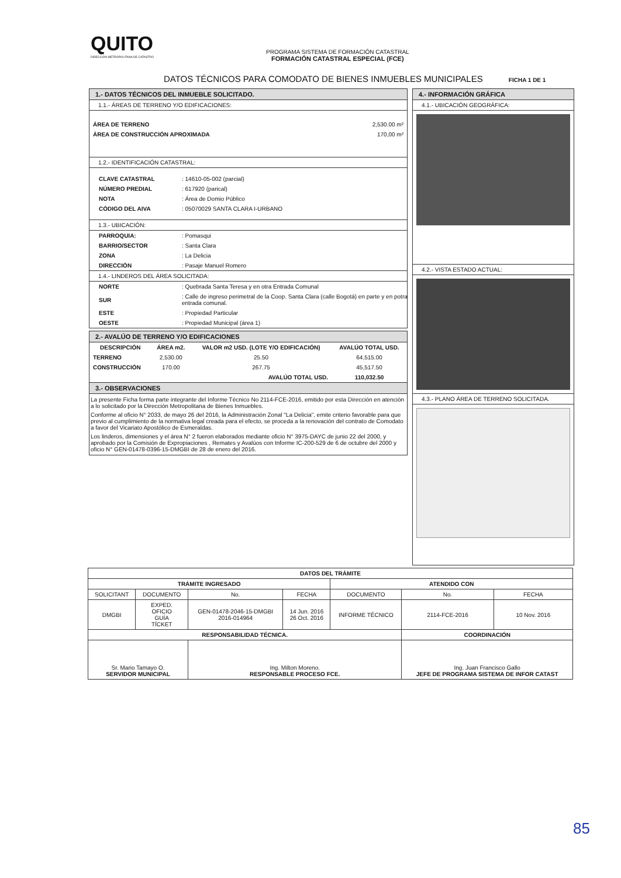QUITO
DIRECCIÓN METROPOLITANA DE CATASTRO
PROGRAMA SISTEMA DE FORMACIÓN CATASTRAL
FORMACIÓN CATASTRAL ESPECIAL (FCE)
DATOS TÉCNICOS PARA COMODATO DE BIENES INMUEBLES MUNICIPALES FICHA 1 DE 1
1.- DATOS TÉCNICOS DEL INMUEBLE SOLICITADO.
1.1.- ÁREAS DE TERRENO Y/O EDIFICACIONES:
| ÁREA DE TERRENO | 2,530.00 m² |
| ÁREA DE CONSTRUCCIÓN APROXIMADA | 170,00 m² |
1.2.- IDENTIFICACIÓN CATASTRAL:
| CLAVE CATASTRAL | : 14610-05-002 (parcial) |
| NÚMERO PREDIAL | : 617920 (parical) |
| NOTA | : Área de Domio Público |
| CÓDIGO DEL AIVA | : 05070029 SANTA CLARA I-URBANO |
1.3.- UBICACIÓN:
| PARROQUIA: | : Pomasqui |
| BARRIO/SECTOR | : Santa Clara |
| ZONA | : La Delicia |
| DIRECCIÓN | : Pasaje Manuel Romero |
1.4.- LINDEROS DEL ÁREA SOLICITADA:
| NORTE | : Quebrada Santa Teresa y en otra Entrada Comunal |
| SUR | : Calle de ingreso perimetral de la Coop. Santa Clara (calle Bogotá) en parte y en potra entrada comunal. |
| ESTE | : Propiedad Particular |
| OESTE | : Propiedad Municipal (área 1) |
2.- AVALÚO DE TERRENO Y/O EDIFICACIONES
| DESCRIPCIÓN | ÁREA m2. | VALOR m2 USD. (LOTE Y/O EDIFICACIÓN) | AVALÚO TOTAL USD. |
| --- | --- | --- | --- |
| TERRENO | 2,530.00 | 25.50 | 64,515.00 |
| CONSTRUCCIÓN | 170.00 | 267.75 | 45,517.50 |
| AVALÚO TOTAL USD. | | | 110,032.50 |
3.- OBSERVACIONES
La presente Ficha forma parte integrante del Informe Técnico No 2114-FCE-2016, emitido por esta Dirección en atención a lo solicitado por la Dirección Metropolitana de Bienes Inmuebles.
Conforme al oficio N° 2033, de mayo 26 del 2016, la Administración Zonal "La Delicia", emite criterio favorable para que previo al cumplimiento de la normativa legal creada para el efecto, se proceda a la renovación del contrato de Comodato a favor del Vicariato Apostólico de Esmeraldas.
Los linderos, dimensiones y el área N° 2 fueron elaborados mediante oficio N° 3975-DAYC de junio 22 del 2000, y aprobado por la Comisión de Expropiaciones , Remates y Avalúos con Informe IC-200-529 de 6 de octubre del 2000 y oficio N° GEN-01478-0396-15-DMGBI de 28 de enero del 2016.
4.- INFORMACIÓN GRÁFICA
4.1.- UBICACIÓN GEOGRÁFICA:
4.2.- VISTA ESTADO ACTUAL:
4.3.- PLANO ÁREA DE TERRENO SOLICITADA.
| DATOS DEL TRÁMITE | | | | | | |
| --- | --- | --- | --- | --- | --- | --- |
| TRÁMITE INGRESADO | | | | ATENDIDO CON | | |
| SOLICITANT | DOCUMENTO | No. | FECHA | DOCUMENTO | No. | FECHA |
| DMGBI | EXPED. OFICIO GUÍA TÍCKET | GEN-01478-2046-15-DMGBI 2016-014964 | 14 Jun. 2016 26 Oct. 2016 | INFORME TÉCNICO | 2114-FCE-2016 | 10 Nov. 2016 |
| RESPONSABILIDAD TÉCNICA. | | | | | COORDINACIÓN | |
| Sr. Mario Tamayo O. SERVIDOR MUNICIPAL | | Ing. Milton Moreno. RESPONSABLE PROCESO FCE. | | | Ing. Juan Francisco Gallo JEFE DE PROGRAMA SISTEMA DE INFOR CATAST | |
85